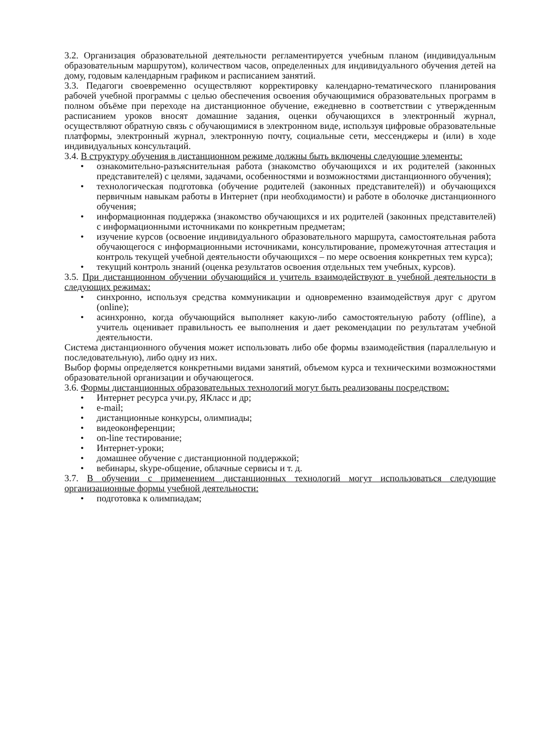3.2. Организация образовательной деятельности регламентируется учебным планом (индивидуальным образовательным маршрутом), количеством часов, определенных для индивидуального обучения детей на дому, годовым календарным графиком и расписанием занятий.
3.3. Педагоги своевременно осуществляют корректировку календарно-тематического планирования рабочей учебной программы с целью обеспечения освоения обучающимися образовательных программ в полном объёме при переходе на дистанционное обучение, ежедневно в соответствии с утвержденным расписанием уроков вносят домашние задания, оценки обучающихся в электронный журнал, осуществляют обратную связь с обучающимися в электронном виде, используя цифровые образовательные платформы, электронный журнал, электронную почту, социальные сети, мессенджеры и (или) в ходе индивидуальных консультаций.
3.4. В структуру обучения в дистанционном режиме должны быть включены следующие элементы:
• ознакомительно-разъяснительная работа (знакомство обучающихся и их родителей (законных представителей) с целями, задачами, особенностями и возможностями дистанционного обучения);
• технологическая подготовка (обучение родителей (законных представителей)) и обучающихся первичным навыкам работы в Интернет (при необходимости) и работе в оболочке дистанционного обучения;
• информационная поддержка (знакомство обучающихся и их родителей (законных представителей) с информационными источниками по конкретным предметам;
• изучение курсов (освоение индивидуального образовательного маршрута, самостоятельная работа обучающегося с информационными источниками, консультирование, промежуточная аттестация и контроль текущей учебной деятельности обучающихся – по мере освоения конкретных тем курса);
• текущий контроль знаний (оценка результатов освоения отдельных тем учебных, курсов).
3.5. При дистанционном обучении обучающийся и учитель взаимодействуют в учебной деятельности в следующих режимах:
• синхронно, используя средства коммуникации и одновременно взаимодействуя друг с другом (online);
• асинхронно, когда обучающийся выполняет какую-либо самостоятельную работу (offline), а учитель оценивает правильность ее выполнения и дает рекомендации по результатам учебной деятельности.
Система дистанционного обучения может использовать либо обе формы взаимодействия (параллельную и последовательную), либо одну из них.
Выбор формы определяется конкретными видами занятий, объемом курса и техническими возможностями образовательной организации и обучающегося.
3.6. Формы дистанционных образовательных технологий могут быть реализованы посредством:
• Интернет ресурса учи.ру, ЯКласс и др;
• e-mail;
• дистанционные конкурсы, олимпиады;
• видеоконференции;
• on-line тестирование;
• Интернет-уроки;
• домашнее обучение с дистанционной поддержкой;
• вебинары, skype-общение, облачные сервисы и т. д.
3.7. В обучении с применением дистанционных технологий могут использоваться следующие организационные формы учебной деятельности:
• подготовка к олимпиадам;